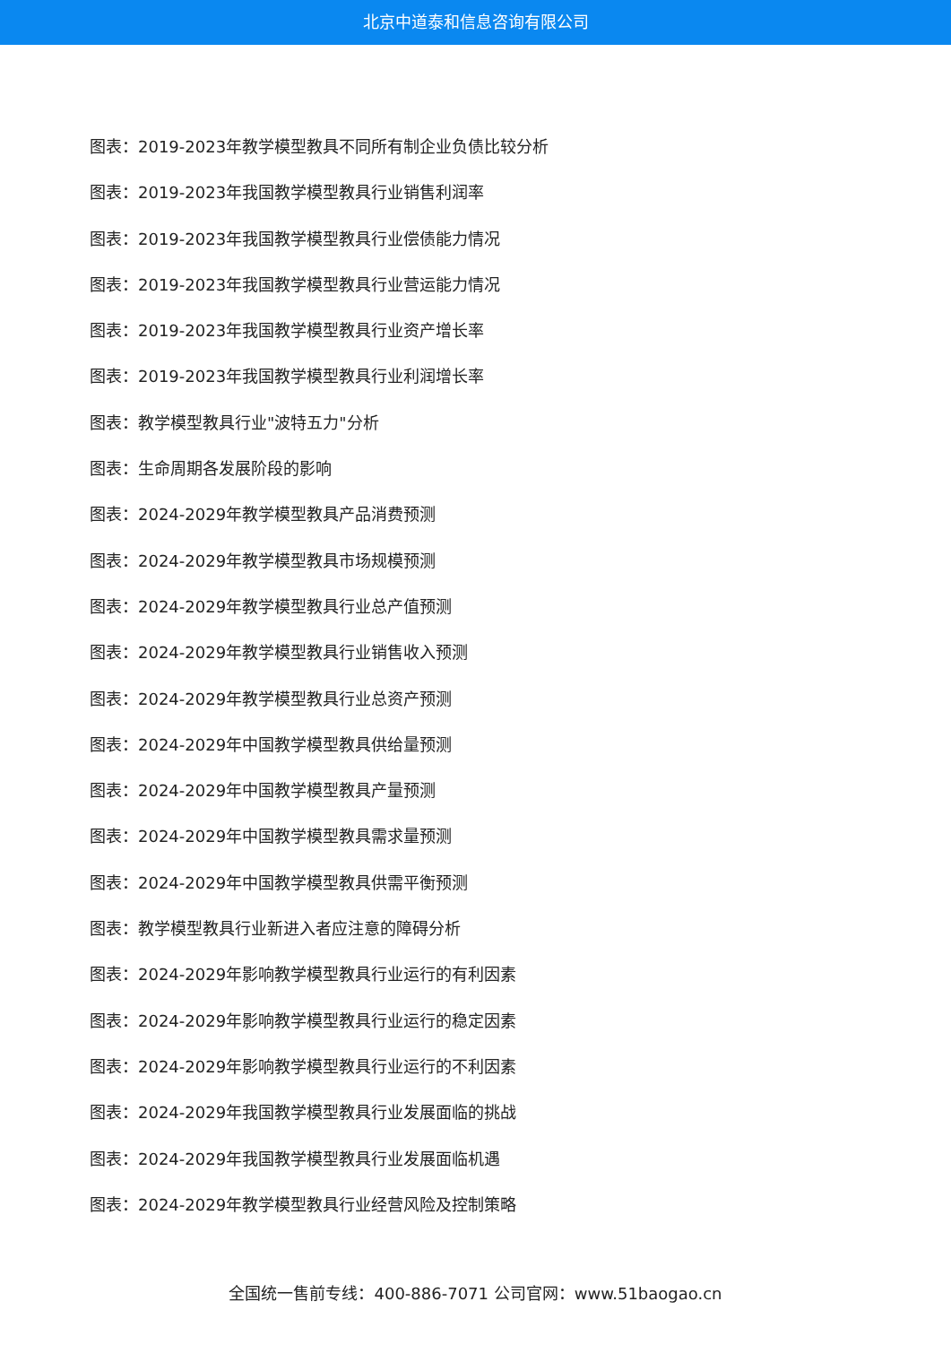北京中道泰和信息咨询有限公司
图表：2019-2023年教学模型教具不同所有制企业负债比较分析
图表：2019-2023年我国教学模型教具行业销售利润率
图表：2019-2023年我国教学模型教具行业偿债能力情况
图表：2019-2023年我国教学模型教具行业营运能力情况
图表：2019-2023年我国教学模型教具行业资产增长率
图表：2019-2023年我国教学模型教具行业利润增长率
图表：教学模型教具行业"波特五力"分析
图表：生命周期各发展阶段的影响
图表：2024-2029年教学模型教具产品消费预测
图表：2024-2029年教学模型教具市场规模预测
图表：2024-2029年教学模型教具行业总产值预测
图表：2024-2029年教学模型教具行业销售收入预测
图表：2024-2029年教学模型教具行业总资产预测
图表：2024-2029年中国教学模型教具供给量预测
图表：2024-2029年中国教学模型教具产量预测
图表：2024-2029年中国教学模型教具需求量预测
图表：2024-2029年中国教学模型教具供需平衡预测
图表：教学模型教具行业新进入者应注意的障碍分析
图表：2024-2029年影响教学模型教具行业运行的有利因素
图表：2024-2029年影响教学模型教具行业运行的稳定因素
图表：2024-2029年影响教学模型教具行业运行的不利因素
图表：2024-2029年我国教学模型教具行业发展面临的挑战
图表：2024-2029年我国教学模型教具行业发展面临机遇
图表：2024-2029年教学模型教具行业经营风险及控制策略
全国统一售前专线：400-886-7071 公司官网：www.51baogao.cn